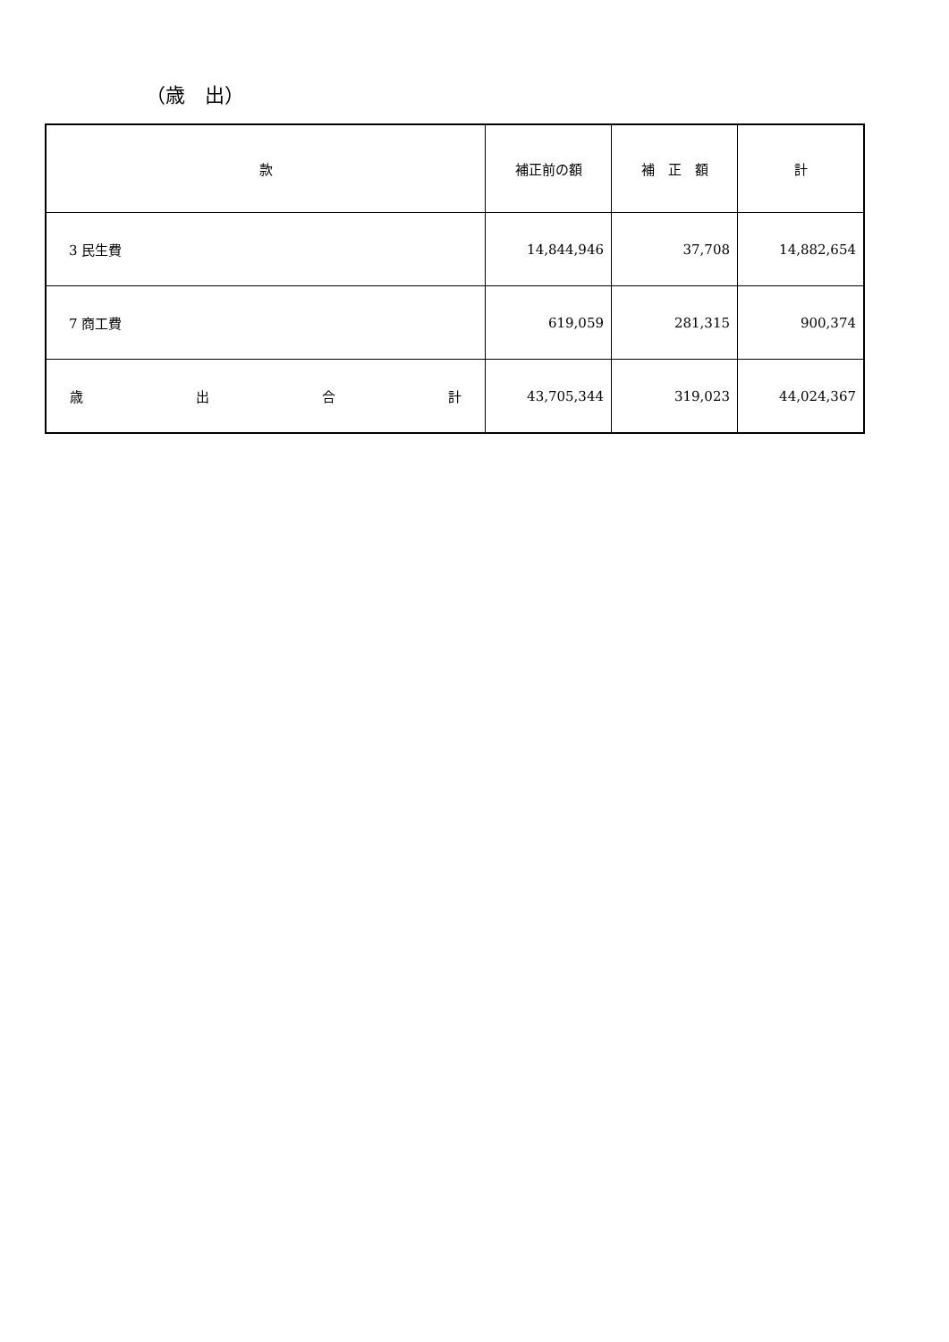（歳　出）
| 款 | 補正前の額 | 補 正 額 | 計 |
| --- | --- | --- | --- |
| 3 民生費 | 14,844,946 | 37,708 | 14,882,654 |
| 7 商工費 | 619,059 | 281,315 | 900,374 |
| 歳 出 合 計 | 43,705,344 | 319,023 | 44,024,367 |